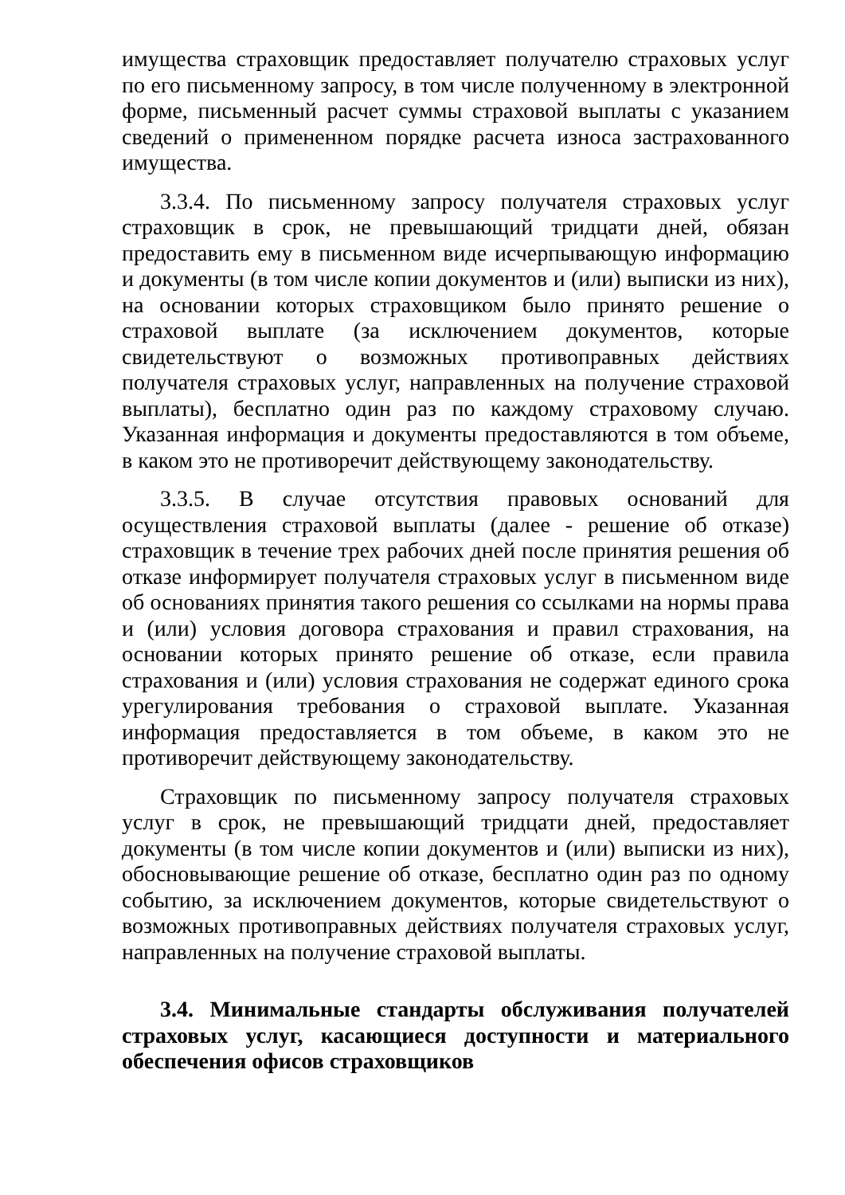имущества страховщик предоставляет получателю страховых услуг по его письменному запросу, в том числе полученному в электронной форме, письменный расчет суммы страховой выплаты с указанием сведений о примененном порядке расчета износа застрахованного имущества.
3.3.4. По письменному запросу получателя страховых услуг страховщик в срок, не превышающий тридцати дней, обязан предоставить ему в письменном виде исчерпывающую информацию и документы (в том числе копии документов и (или) выписки из них), на основании которых страховщиком было принято решение о страховой выплате (за исключением документов, которые свидетельствуют о возможных противоправных действиях получателя страховых услуг, направленных на получение страховой выплаты), бесплатно один раз по каждому страховому случаю. Указанная информация и документы предоставляются в том объеме, в каком это не противоречит действующему законодательству.
3.3.5. В случае отсутствия правовых оснований для осуществления страховой выплаты (далее - решение об отказе) страховщик в течение трех рабочих дней после принятия решения об отказе информирует получателя страховых услуг в письменном виде об основаниях принятия такого решения со ссылками на нормы права и (или) условия договора страхования и правил страхования, на основании которых принято решение об отказе, если правила страхования и (или) условия страхования не содержат единого срока урегулирования требования о страховой выплате. Указанная информация предоставляется в том объеме, в каком это не противоречит действующему законодательству.
Страховщик по письменному запросу получателя страховых услуг в срок, не превышающий тридцати дней, предоставляет документы (в том числе копии документов и (или) выписки из них), обосновывающие решение об отказе, бесплатно один раз по одному событию, за исключением документов, которые свидетельствуют о возможных противоправных действиях получателя страховых услуг, направленных на получение страховой выплаты.
3.4. Минимальные стандарты обслуживания получателей страховых услуг, касающиеся доступности и материального обеспечения офисов страховщиков